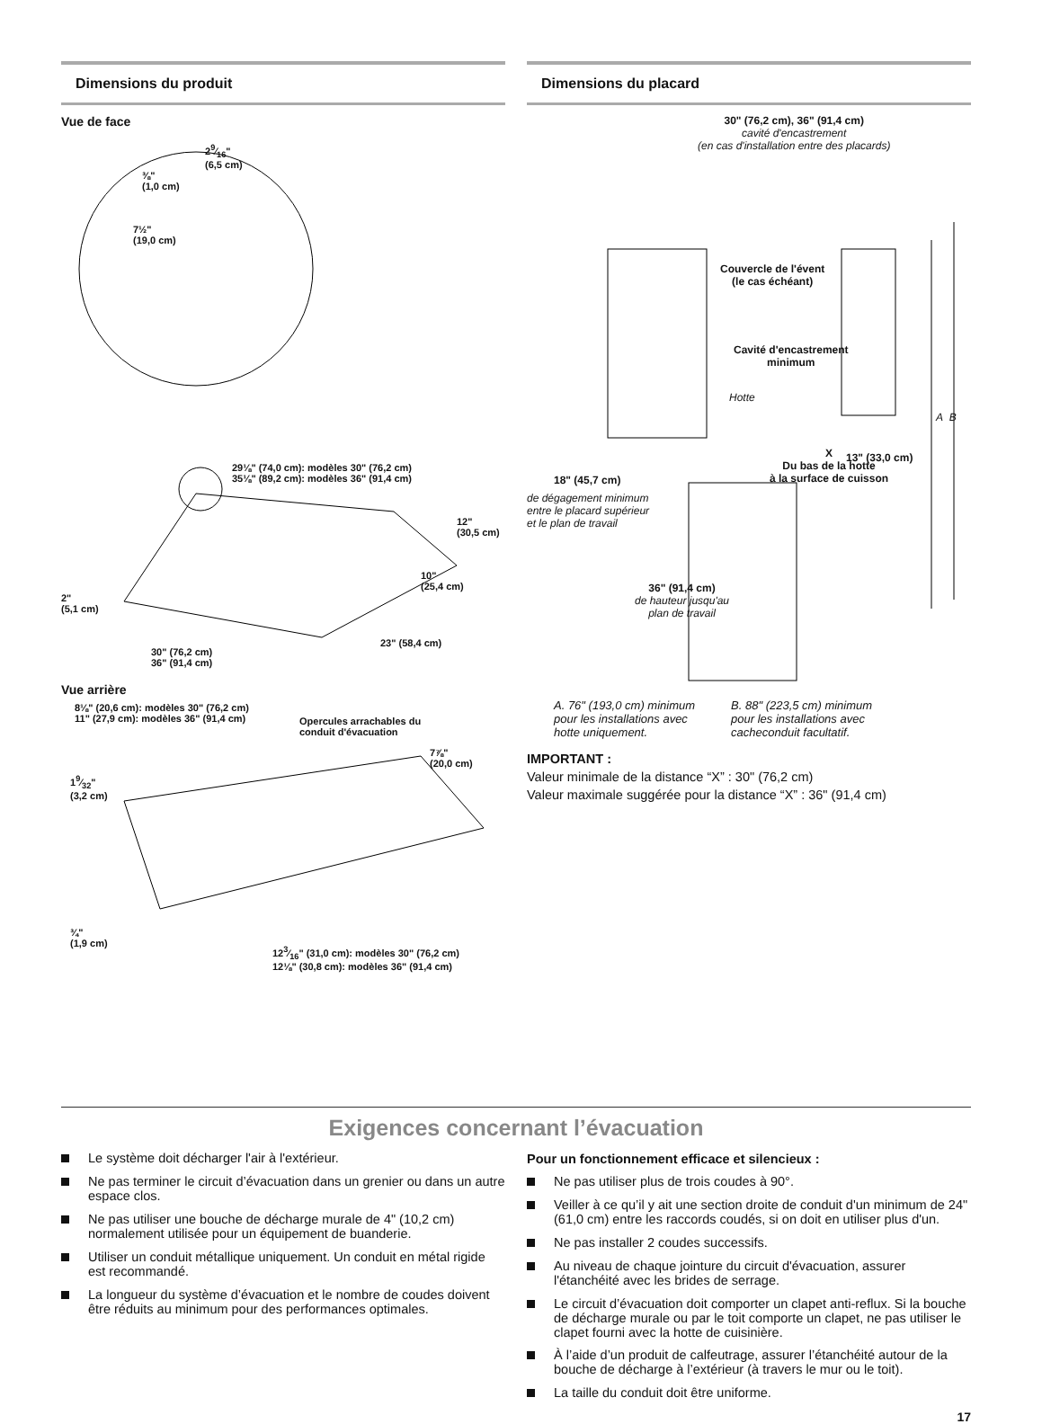Dimensions du produit
Vue de face
29⁄16"
(6,5 cm)
⅜"
(1,0 cm)
7½"
(19,0 cm)
29⅛" (74,0 cm): modèles 30" (76,2 cm)
35⅛" (89,2 cm): modèles 36" (91,4 cm)
12"
(30,5 cm)
10"
(25,4 cm)
2"
(5,1 cm)
30" (76,2 cm)
36" (91,4 cm)
23" (58,4 cm)
Vue arrière
8⅛" (20,6 cm): modèles 30" (76,2 cm)
11" (27,9 cm): modèles 36" (91,4 cm)
Opercules arrachables du
conduit d'évacuation
7⅞"
(20,0 cm)
19⁄32"
(3,2 cm)
¾"
(1,9 cm)
123⁄16" (31,0 cm): modèles 30" (76,2 cm)
12⅛" (30,8 cm): modèles 36" (91,4 cm)
Dimensions du placard
30" (76,2 cm), 36" (91,4 cm)
cavité d'encastrement
(en cas d'installation entre des placards)
Couvercle de l'évent
(le cas échéant)
Cavité d'encastrement
minimum
Hotte
A B
X
Du bas de la hotte
à la surface de cuisson
13" (33,0 cm)
18" (45,7 cm)
de dégagement minimum
entre le placard supérieur
et le plan de travail
36" (91,4 cm)
de hauteur jusqu'au
plan de travail
A. 76" (193,0 cm) minimum
pour les installations avec
hotte uniquement.
B. 88" (223,5 cm) minimum
pour les installations avec
cacheconduit facultatif.
IMPORTANT :
Valeur minimale de la distance “X” : 30" (76,2 cm)
Valeur maximale suggérée pour la distance “X” : 36" (91,4 cm)
Exigences concernant l’évacuation
Le système doit décharger l'air à l'extérieur.
Ne pas terminer le circuit d’évacuation dans un grenier ou dans un autre espace clos.
Ne pas utiliser une bouche de décharge murale de 4" (10,2 cm) normalement utilisée pour un équipement de buanderie.
Utiliser un conduit métallique uniquement. Un conduit en métal rigide est recommandé.
La longueur du système d’évacuation et le nombre de coudes doivent être réduits au minimum pour des performances optimales.
Pour un fonctionnement efficace et silencieux :
Ne pas utiliser plus de trois coudes à 90°.
Veiller à ce qu’il y ait une section droite de conduit d'un minimum de 24" (61,0 cm) entre les raccords coudés, si on doit en utiliser plus d'un.
Ne pas installer 2 coudes successifs.
Au niveau de chaque jointure du circuit d'évacuation, assurer l'étanchéité avec les brides de serrage.
Le circuit d’évacuation doit comporter un clapet anti-reflux. Si la bouche de décharge murale ou par le toit comporte un clapet, ne pas utiliser le clapet fourni avec la hotte de cuisinière.
À l’aide d’un produit de calfeutrage, assurer l’étanchéité autour de la bouche de décharge à l’extérieur (à travers le mur ou le toit).
La taille du conduit doit être uniforme.
17